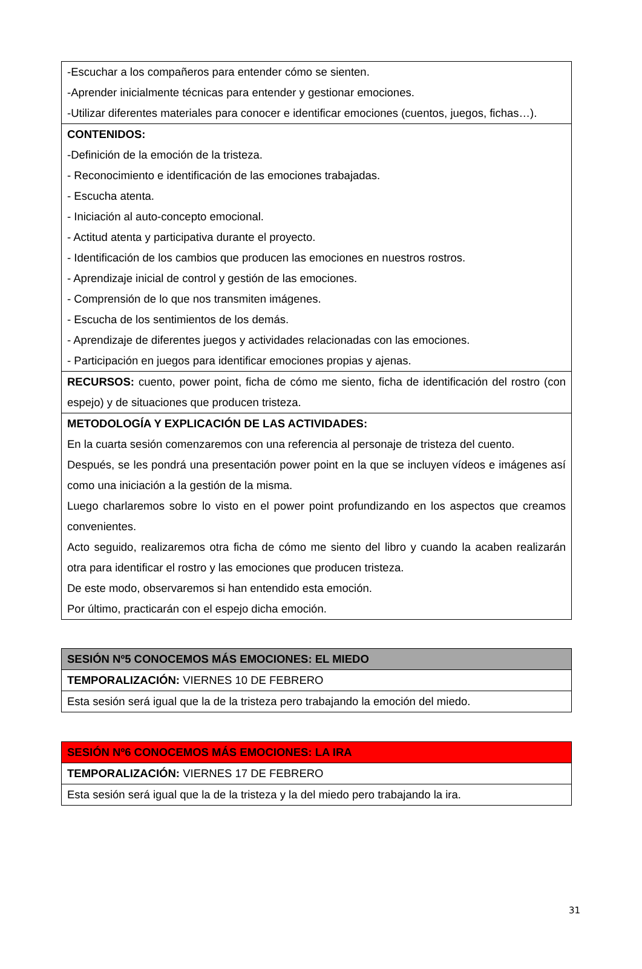| -Escuchar a los compañeros para entender cómo se sienten. -Aprender inicialmente técnicas para entender y gestionar emociones. -Utilizar diferentes materiales para conocer e identificar emociones (cuentos, juegos, fichas…). |
| CONTENIDOS: -Definición de la emoción de la tristeza. - Reconocimiento e identificación de las emociones trabajadas. - Escucha atenta. - Iniciación al auto-concepto emocional. - Actitud atenta y participativa durante el proyecto. - Identificación de los cambios que producen las emociones en nuestros rostros. - Aprendizaje inicial de control y gestión de las emociones. - Comprensión de lo que nos transmiten imágenes. - Escucha de los sentimientos de los demás. - Aprendizaje de diferentes juegos y actividades relacionadas con las emociones. - Participación en juegos para identificar emociones propias y ajenas. |
| RECURSOS: cuento, power point, ficha de cómo me siento, ficha de identificación del rostro (con espejo) y de situaciones que producen tristeza. |
| METODOLOGÍA Y EXPLICACIÓN DE LAS ACTIVIDADES: En la cuarta sesión comenzaremos con una referencia al personaje de tristeza del cuento. Después, se les pondrá una presentación power point en la que se incluyen vídeos e imágenes así como una iniciación a la gestión de la misma. Luego charlaremos sobre lo visto en el power point profundizando en los aspectos que creamos convenientes. Acto seguido, realizaremos otra ficha de cómo me siento del libro y cuando la acaben realizarán otra para identificar el rostro y las emociones que producen tristeza. De este modo, observaremos si han entendido esta emoción. Por último, practicarán con el espejo dicha emoción. |
| SESIÓN Nº5 CONOCEMOS MÁS EMOCIONES: EL MIEDO |
| TEMPORALIZACIÓN: VIERNES 10 DE FEBRERO |
| Esta sesión será igual que la de la tristeza pero trabajando la emoción del miedo. |
| SESIÓN Nº6 CONOCEMOS MÁS EMOCIONES: LA IRA |
| TEMPORALIZACIÓN: VIERNES 17 DE FEBRERO |
| Esta sesión será igual que la de la tristeza y la del miedo pero trabajando la ira. |
31